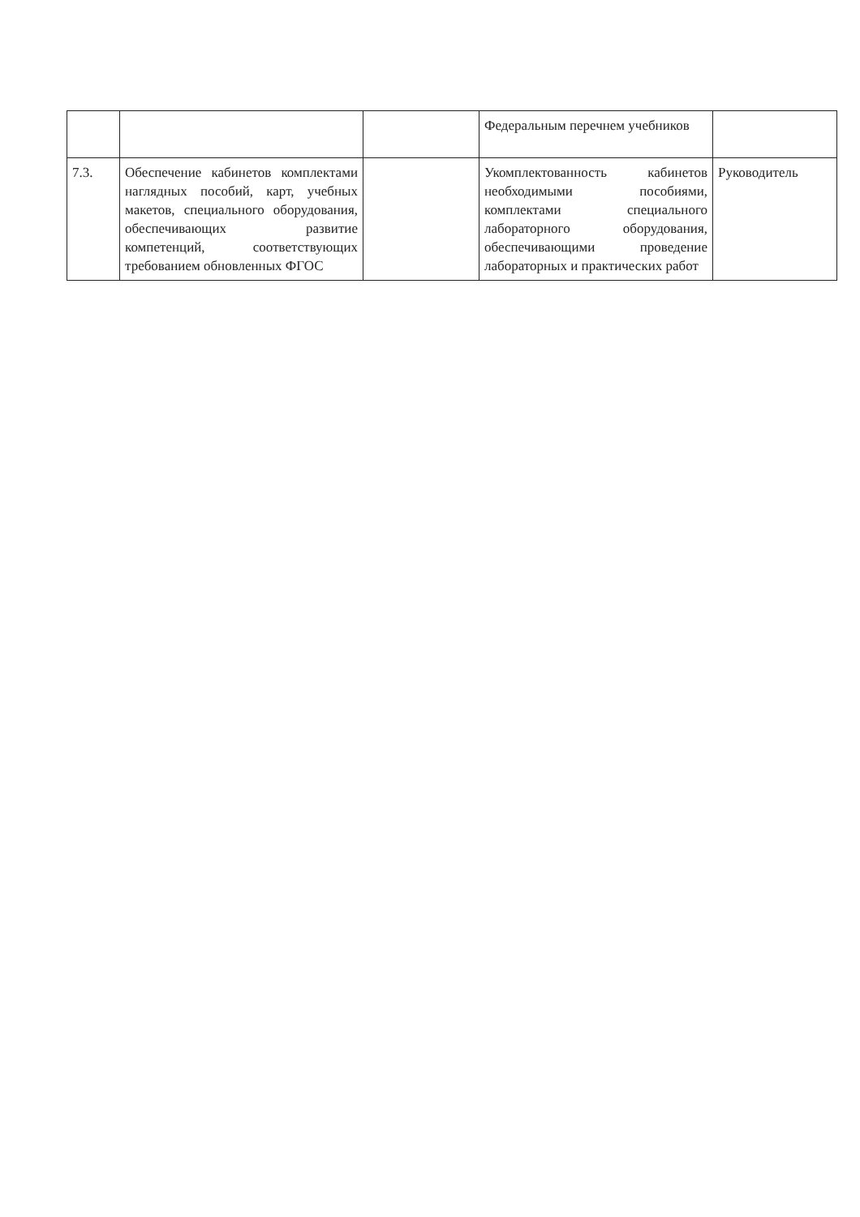| | | | Федеральным перечнем учебников | |
| 7.3. | Обеспечение кабинетов комплектами наглядных пособий, карт, учебных макетов, специального оборудования, обеспечивающих развитие компетенций, соответствующих требованием обновленных ФГОС | | Укомплектованность кабинетов необходимыми пособиями, комплектами специального лабораторного оборудования, обеспечивающими проведение лабораторных и практических работ | Руководитель |